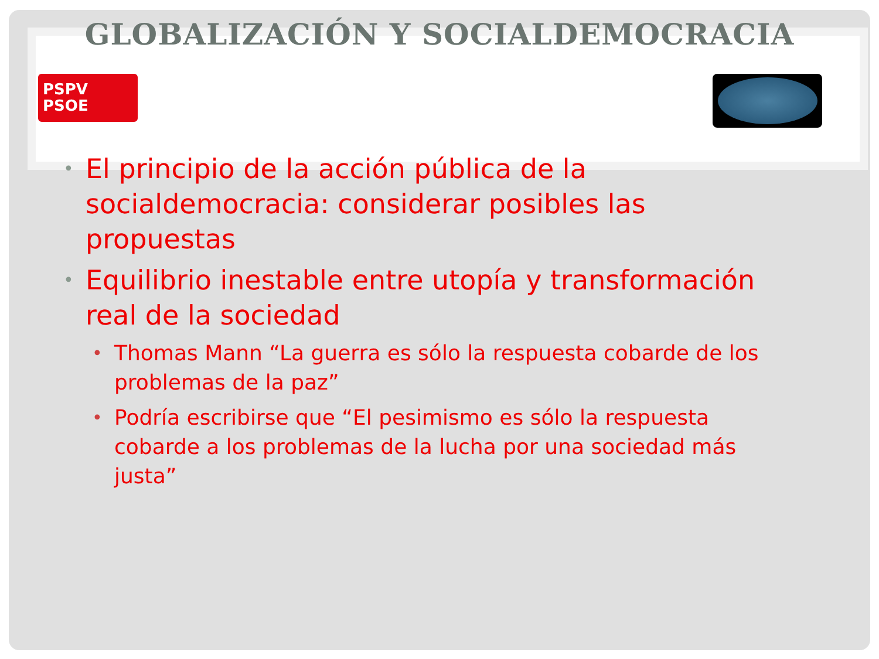GLOBALIZACIÓN Y SOCIALDEMOCRACIA
PSPV
PSOE
• El principio de la acción pública de la socialdemocracia: considerar posibles las propuestas
• Equilibrio inestable entre utopía y transformación real de la sociedad
• Thomas Mann “La guerra es sólo la respuesta cobarde de los problemas de la paz”
• Podría escribirse que “El pesimismo es sólo la respuesta cobarde a los problemas de la lucha por una sociedad más justa”